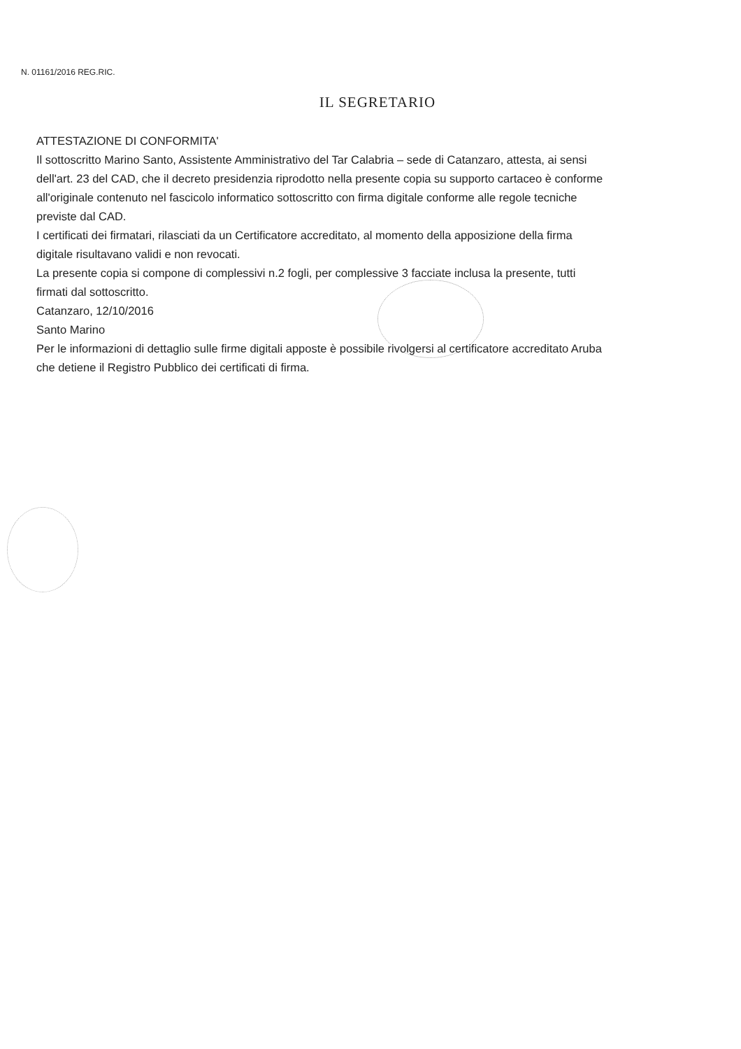N. 01161/2016 REG.RIC.
IL SEGRETARIO
ATTESTAZIONE DI CONFORMITA'
Il sottoscritto Marino Santo, Assistente Amministrativo del Tar Calabria – sede di Catanzaro, attesta, ai sensi
dell'art. 23 del CAD, che il decreto presidenzia riprodotto nella presente copia su supporto cartaceo è conforme
all'originale contenuto nel fascicolo informatico sottoscritto con firma digitale conforme alle regole tecniche
previste dal CAD.
I certificati dei firmatari, rilasciati da un Certificatore accreditato, al momento della apposizione della firma
digitale risultavano validi e non revocati.
La presente copia si compone di complessivi n.2 fogli, per complessive 3 facciate inclusa la presente, tutti
firmati dal sottoscritto.
Catanzaro, 12/10/2016
Santo Marino
Per le informazioni di dettaglio sulle firme digitali apposte è possibile rivolgersi al certificatore accreditato Aruba
che detiene il Registro Pubblico dei certificati di firma.